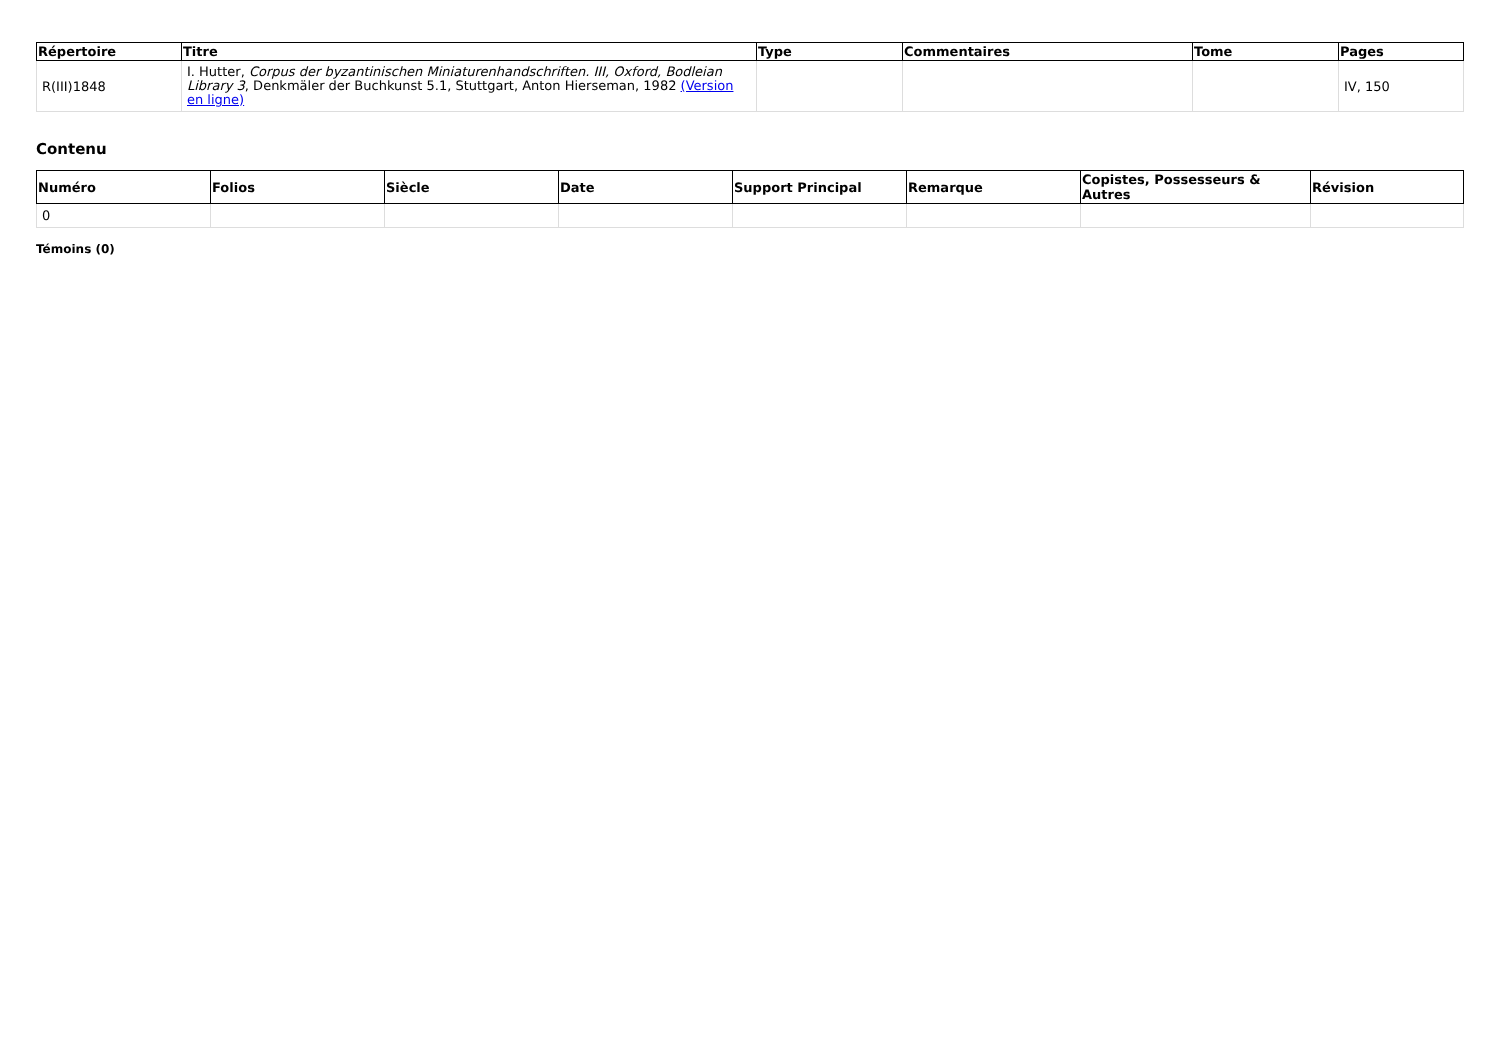| Répertoire | Titre | Type | Commentaires | Tome | Pages |
| --- | --- | --- | --- | --- | --- |
| R(III)1848 | I. Hutter, Corpus der byzantinischen Miniaturenhandschriften. III, Oxford, Bodleian Library 3 , Denkmäler der Buchkunst 5.1, Stuttgart, Anton Hierseman, 1982 (Version en ligne) | | | | IV, 150 |
Contenu
| Numéro | Folios | Siècle | Date | Support Principal | Remarque | Copistes, Possesseurs & Autres | Révision |
| --- | --- | --- | --- | --- | --- | --- | --- |
| 0 | | | | | | | |
Témoins (0)